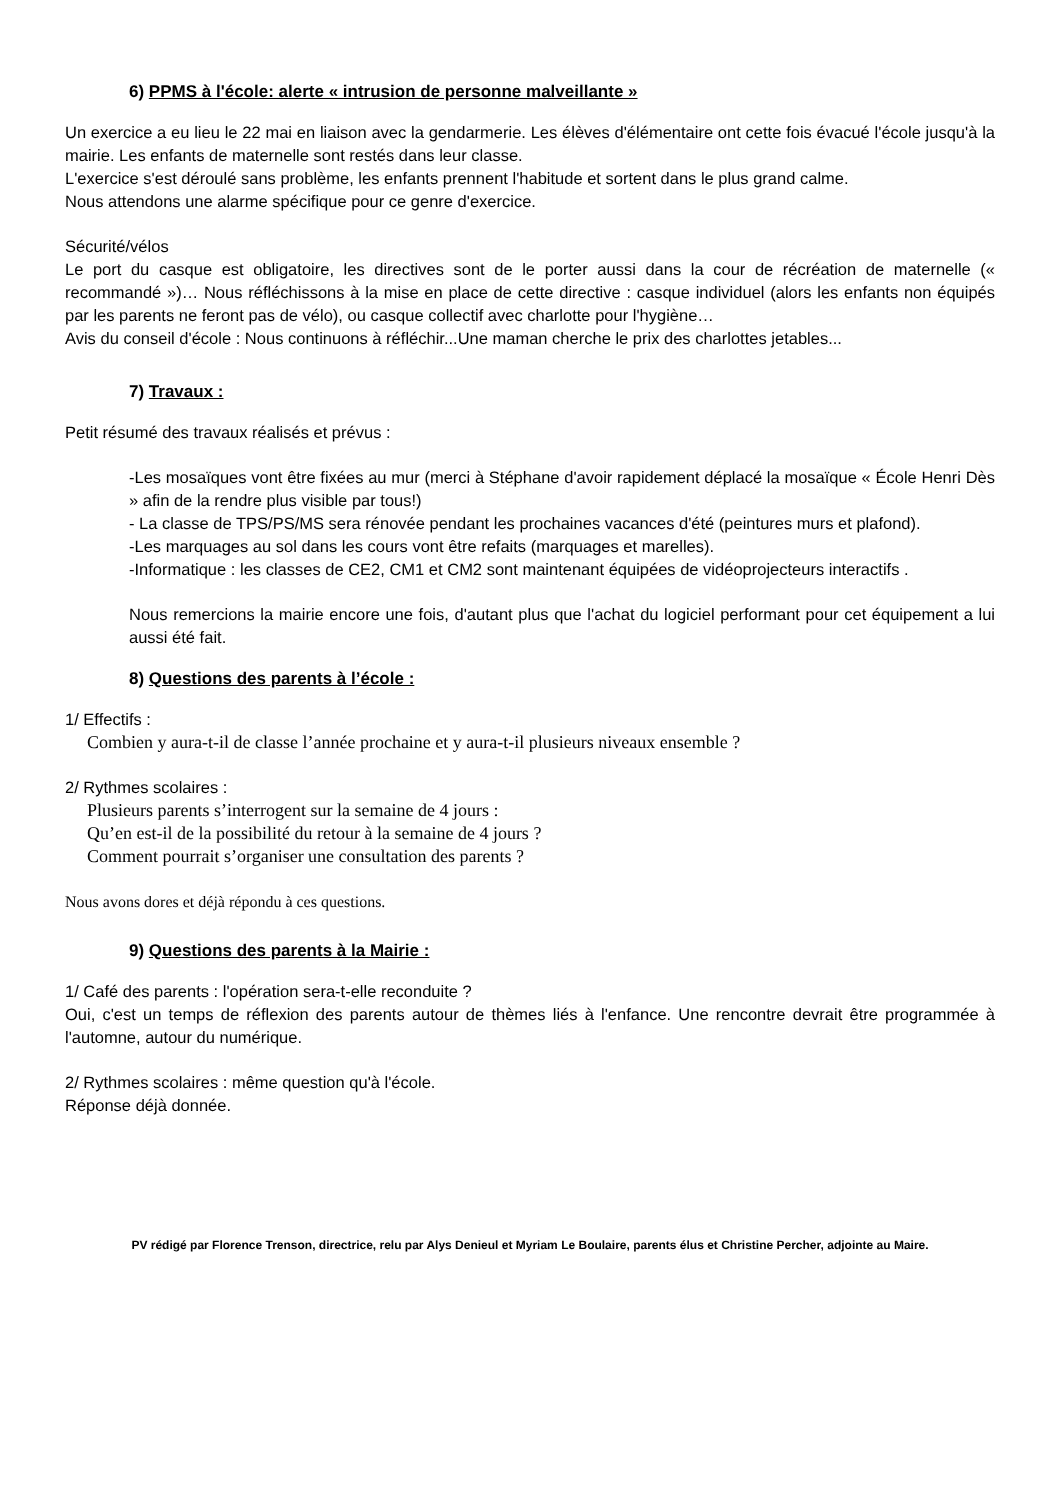6) PPMS à l'école: alerte « intrusion de personne malveillante »
Un exercice a eu lieu le 22 mai en liaison avec la gendarmerie. Les élèves d'élémentaire ont cette fois évacué l'école jusqu'à la mairie. Les enfants de maternelle sont restés dans leur classe.
L'exercice s'est déroulé sans problème, les enfants prennent l'habitude et sortent dans le plus grand calme.
Nous attendons une alarme spécifique pour ce genre d'exercice.
Sécurité/vélos
Le port du casque est obligatoire, les directives sont de le porter aussi dans la cour de récréation de maternelle (« recommandé »)… Nous réfléchissons à la mise en place de cette directive : casque individuel (alors les enfants non équipés par les parents ne feront pas de vélo), ou casque collectif avec charlotte pour l'hygiène…
Avis du conseil d'école : Nous continuons à réfléchir...Une maman cherche le prix des charlottes jetables...
7) Travaux :
Petit résumé des travaux réalisés et prévus :
-Les mosaïques vont être fixées au mur (merci à Stéphane d'avoir rapidement déplacé la mosaïque « École Henri Dès » afin de la rendre plus visible par tous!)
- La classe de TPS/PS/MS sera rénovée pendant les prochaines vacances d'été (peintures murs et plafond).
-Les marquages au sol dans les cours vont être refaits (marquages et marelles).
-Informatique : les classes de CE2, CM1 et CM2 sont maintenant équipées de vidéoprojecteurs interactifs .
Nous remercions la mairie encore une fois, d'autant plus que l'achat du logiciel performant pour cet équipement a lui aussi été fait.
8) Questions des parents à l’école :
1/ Effectifs :
Combien y aura-t-il de classe l’année prochaine et y aura-t-il plusieurs niveaux ensemble ?
2/ Rythmes scolaires :
Plusieurs parents s’interrogent sur la semaine de 4 jours :
Qu’en est-il de la possibilité du retour à la semaine de 4 jours ?
Comment pourrait s’organiser une consultation des parents ?
Nous avons dores et déjà répondu à ces questions.
9) Questions des parents à la Mairie :
1/ Café des parents : l'opération sera-t-elle reconduite ?
Oui, c'est un temps de réflexion des parents autour de thèmes liés à l'enfance. Une rencontre devrait être programmée à l'automne, autour du numérique.
2/ Rythmes scolaires : même question qu'à l'école.
Réponse déjà donnée.
PV rédigé par Florence Trenson, directrice, relu par Alys Denieul et Myriam Le Boulaire, parents élus et Christine Percher, adjointe au Maire.